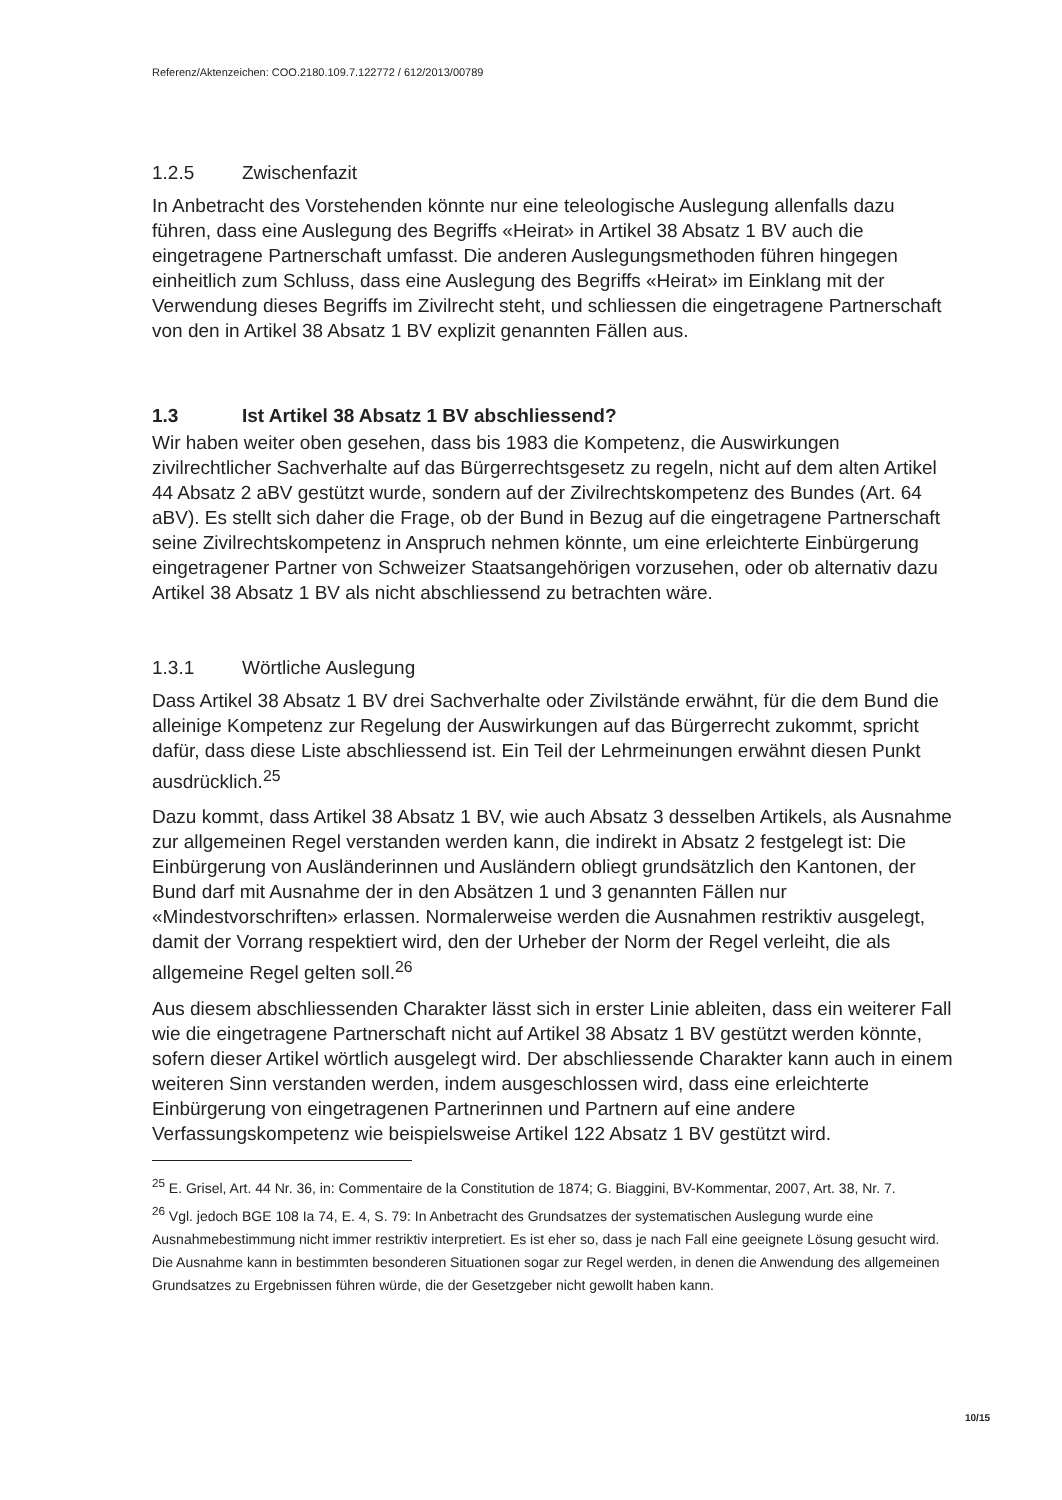Referenz/Aktenzeichen: COO.2180.109.7.122772 / 612/2013/00789
1.2.5 Zwischenfazit
In Anbetracht des Vorstehenden könnte nur eine teleologische Auslegung allenfalls dazu führen, dass eine Auslegung des Begriffs «Heirat» in Artikel 38 Absatz 1 BV auch die eingetragene Partnerschaft umfasst. Die anderen Auslegungsmethoden führen hingegen einheitlich zum Schluss, dass eine Auslegung des Begriffs «Heirat» im Einklang mit der Verwendung dieses Begriffs im Zivilrecht steht, und schliessen die eingetragene Partnerschaft von den in Artikel 38 Absatz 1 BV explizit genannten Fällen aus.
1.3 Ist Artikel 38 Absatz 1 BV abschliessend?
Wir haben weiter oben gesehen, dass bis 1983 die Kompetenz, die Auswirkungen zivilrechtlicher Sachverhalte auf das Bürgerrechtsgesetz zu regeln, nicht auf dem alten Artikel 44 Absatz 2 aBV gestützt wurde, sondern auf der Zivilrechtskompetenz des Bundes (Art. 64 aBV). Es stellt sich daher die Frage, ob der Bund in Bezug auf die eingetragene Partnerschaft seine Zivilrechtskompetenz in Anspruch nehmen könnte, um eine erleichterte Einbürgerung eingetragener Partner von Schweizer Staatsangehörigen vorzusehen, oder ob alternativ dazu Artikel 38 Absatz 1 BV als nicht abschliessend zu betrachten wäre.
1.3.1 Wörtliche Auslegung
Dass Artikel 38 Absatz 1 BV drei Sachverhalte oder Zivilstände erwähnt, für die dem Bund die alleinige Kompetenz zur Regelung der Auswirkungen auf das Bürgerrecht zukommt, spricht dafür, dass diese Liste abschliessend ist. Ein Teil der Lehrmeinungen erwähnt diesen Punkt ausdrücklich.<sup>25</sup>
Dazu kommt, dass Artikel 38 Absatz 1 BV, wie auch Absatz 3 desselben Artikels, als Ausnahme zur allgemeinen Regel verstanden werden kann, die indirekt in Absatz 2 festgelegt ist: Die Einbürgerung von Ausländerinnen und Ausländern obliegt grundsätzlich den Kantonen, der Bund darf mit Ausnahme der in den Absätzen 1 und 3 genannten Fällen nur «Mindestvorschriften» erlassen. Normalerweise werden die Ausnahmen restriktiv ausgelegt, damit der Vorrang respektiert wird, den der Urheber der Norm der Regel verleiht, die als allgemeine Regel gelten soll.<sup>26</sup>
Aus diesem abschliessenden Charakter lässt sich in erster Linie ableiten, dass ein weiterer Fall wie die eingetragene Partnerschaft nicht auf Artikel 38 Absatz 1 BV gestützt werden könnte, sofern dieser Artikel wörtlich ausgelegt wird. Der abschliessende Charakter kann auch in einem weiteren Sinn verstanden werden, indem ausgeschlossen wird, dass eine erleichterte Einbürgerung von eingetragenen Partnerinnen und Partnern auf eine andere Verfassungskompetenz wie beispielsweise Artikel 122 Absatz 1 BV gestützt wird.
<sup>25</sup> E. Grisel, Art. 44 Nr. 36, in: Commentaire de la Constitution de 1874; G. Biaggini, BV-Kommentar, 2007, Art. 38, Nr. 7.
<sup>26</sup> Vgl. jedoch BGE 108 Ia 74, E. 4, S. 79: In Anbetracht des Grundsatzes der systematischen Auslegung wurde eine Ausnahmebestimmung nicht immer restriktiv interpretiert. Es ist eher so, dass je nach Fall eine geeignete Lösung gesucht wird. Die Ausnahme kann in bestimmten besonderen Situationen sogar zur Regel werden, in denen die Anwendung des allgemeinen Grundsatzes zu Ergebnissen führen würde, die der Gesetzgeber nicht gewollt haben kann.
10/15